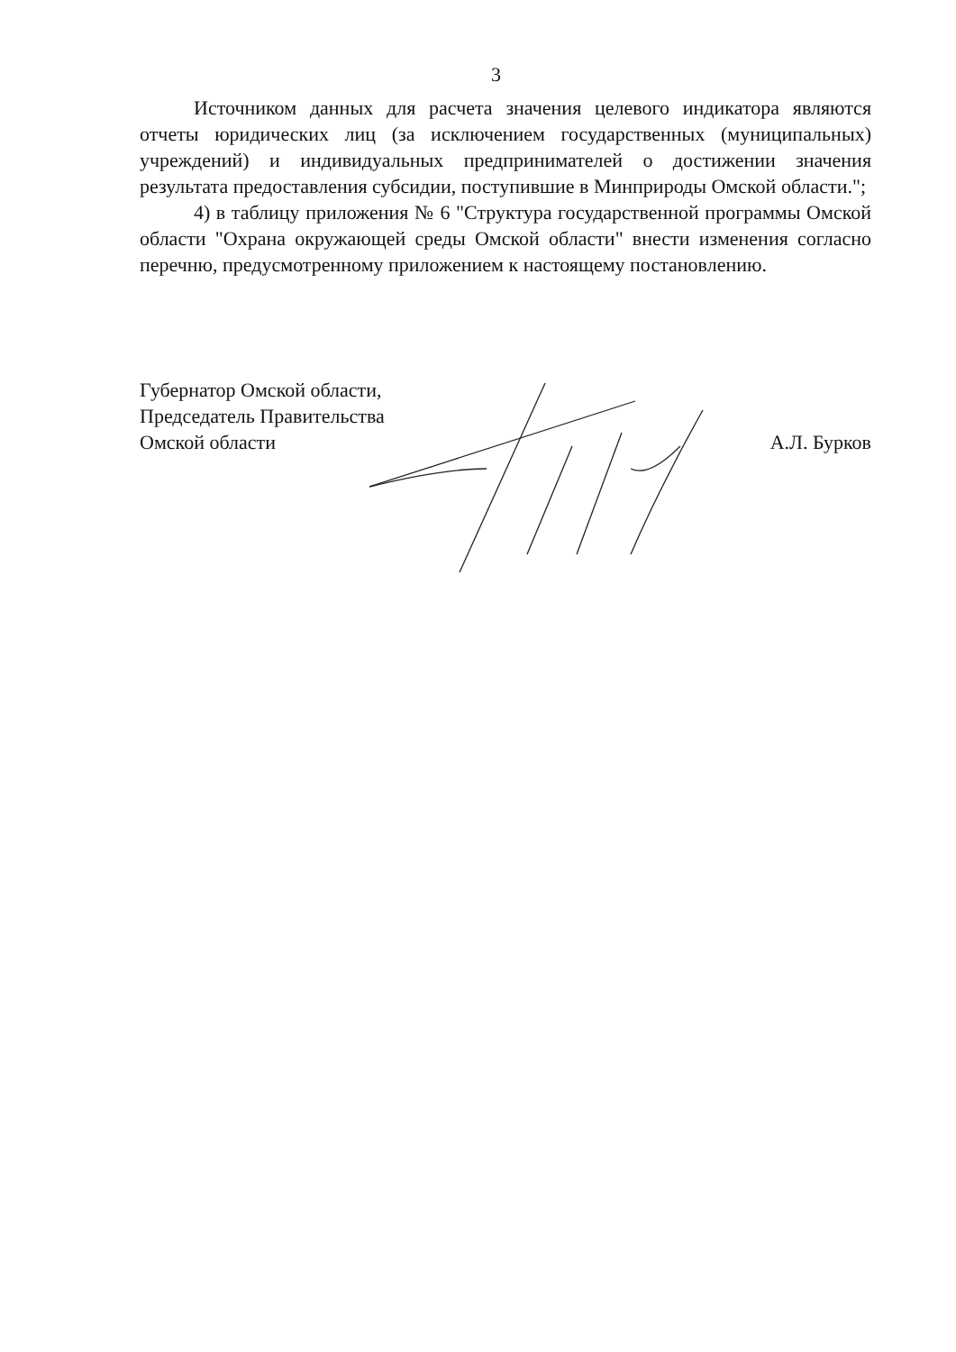3
Источником данных для расчета значения целевого индикатора являются отчеты юридических лиц (за исключением государственных (муниципальных) учреждений) и индивидуальных предпринимателей о достижении значения результата предоставления субсидии, поступившие в Минприроды Омской области.";
4) в таблицу приложения № 6 "Структура государственной программы Омской области "Охрана окружающей среды Омской области" внести изменения согласно перечню, предусмотренному приложением к настоящему постановлению.
Губернатор Омской области,
Председатель Правительства
Омской области
А.Л. Бурков